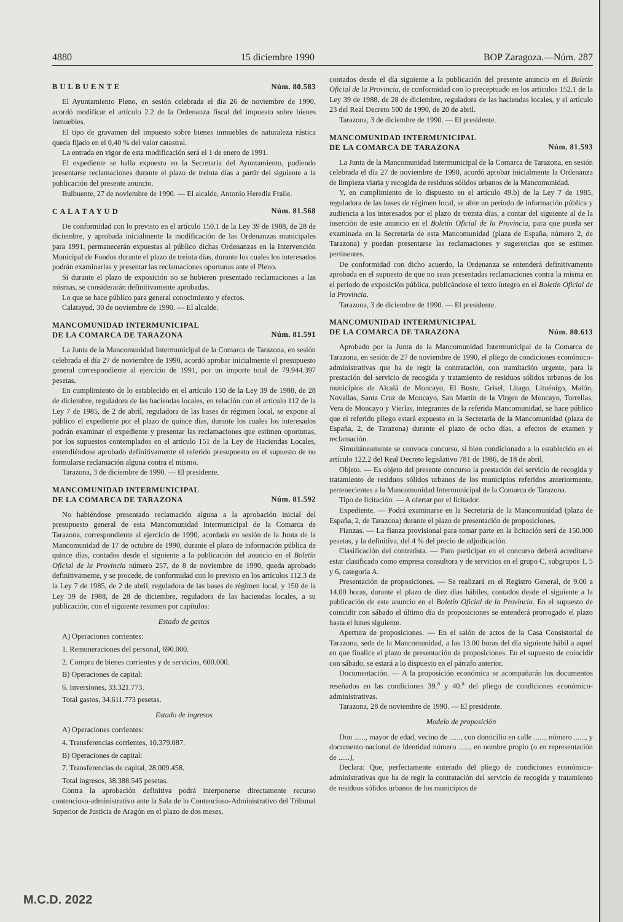4880 15 diciembre 1990 BOP Zaragoza.—Núm. 287
B U L B U E N T E Núm. 80.583
El Ayuntamiento Pleno, en sesión celebrada el día 26 de noviembre de 1990, acordó modificar el artículo 2.2 de la Ordenanza fiscal del impuesto sobre bienes inmuebles.
El tipo de gravamen del impuesto sobre bienes inmuebles de naturaleza rústica queda fijado en el 0,40 % del valor catastral.
La entrada en vigor de esta modificación será el 1 de enero de 1991.
El expediente se halla expuesto en la Secretaría del Ayuntamiento, pudiendo presentarse reclamaciones durante el plazo de treinta días a partir del siguiente a la publicación del presente anuncio.
Bulbuente, 27 de noviembre de 1990. — El alcalde, Antonio Heredia Fraile.
C A L A T A Y U D Núm. 81.568
De conformidad con lo previsto en el artículo 150.1 de la Ley 39 de 1988, de 28 de diciembre, y aprobada inicialmente la modificación de las Ordenanzas municipales para 1991, permanecerán expuestas al público dichas Ordenanzas en la Intervención Municipal de Fondos durante el plazo de treinta días, durante los cuales los interesados podrán examinarlas y presentar las reclamaciones oportunas ante el Pleno.
Si durante el plazo de exposición no se hubieren presentado reclamaciones a las mismas, se considerarán definitivamente aprobadas.
Lo que se hace público para general conocimiento y efectos.
Calatayud, 30 de noviembre de 1990. — El alcalde.
MANCOMUNIDAD INTERMUNICIPAL
DE LA COMARCA DE TARAZONA Núm. 81.591
La Junta de la Mancomunidad Intermunicipal de la Comarca de Tarazona, en sesión celebrada el día 27 de noviembre de 1990, acordó aprobar inicialmente el presupuesto general correspondiente al ejercicio de 1991, por un importe total de 79.944.397 pesetas.
En cumplimiento de lo establecido en el artículo 150 de la Ley 39 de 1988, de 28 de diciembre, reguladora de las haciendas locales, en relación con el artículo 112 de la Ley 7 de 1985, de 2 de abril, reguladora de las bases de régimen local, se expone al público el expediente por el plazo de quince días, durante los cuales los interesados podrán examinar el expediente y presentar las reclamaciones que estimen oportunas, por los supuestos contemplados en el artículo 151 de la Ley de Haciendas Locales, entendiéndose aprobado definitivamente el referido presupuesto en el supuesto de no formularse reclamación alguna contra el mismo.
Tarazona, 3 de diciembre de 1990. — El presidente.
MANCOMUNIDAD INTERMUNICIPAL
DE LA COMARCA DE TARAZONA Núm. 81.592
No habiéndose presentado reclamación alguna a la aprobación inicial del presupuesto general de esta Mancomunidad Intermunicipal de la Comarca de Tarazona, correspondiente al ejercicio de 1990, acordada en sesión de la Junta de la Mancomunidad de 17 de octubre de 1990, durante el plazo de información pública de quince días, contados desde el siguiente a la publicación del anuncio en el Boletín Oficial de la Provincia número 257, de 8 de noviembre de 1990, queda aprobado definitivamente, y se procede, de conformidad con lo previsto en los artículos 112.3 de la Ley 7 de 1985, de 2 de abril, reguladora de las bases de régimen local, y 150 de la Ley 39 de 1988, de 28 de diciembre, reguladora de las haciendas locales, a su publicación, con el siguiente resumen por capítulos:
Estado de gastos
A) Operaciones corrientes:
1. Remuneraciones del personal, 690.000.
2. Compra de bienes corrientes y de servicios, 600.000.
B) Operaciones de capital:
6. Inversiones, 33.321.773.
Total gastos, 34.611.773 pesetas.
Estado de ingresos
A) Operaciones corrientes:
4. Transferencias corrientes, 10.379.087.
B) Operaciones de capital:
7. Transferencias de capital, 28.009.458.
Total ingresos, 38.388.545 pesetas.
Contra la aprobación definitiva podrá interponerse directamente recurso contencioso-administrativo ante la Sala de lo Contencioso-Administrativo del Tribunal Superior de Justicia de Aragón en el plazo de dos meses,
contados desde el día siguiente a la publicación del presente anuncio en el Boletín Oficial de la Provincia, de conformidad con lo preceptuado en los artículos 152.1 de la Ley 39 de 1988, de 28 de diciembre, reguladora de las haciendas locales, y el artículo 23 del Real Decreto 500 de 1990, de 20 de abril.
Tarazona, 3 de diciembre de 1990. — El presidente.
MANCOMUNIDAD INTERMUNICIPAL
DE LA COMARCA DE TARAZONA Núm. 81.593
La Junta de la Mancomunidad Intermunicipal de la Comarca de Tarazona, en sesión celebrada el día 27 de noviembre de 1990, acordó aprobar inicialmente la Ordenanza de limpieza viaria y recogida de residuos sólidos urbanos de la Mancomunidad.
Y, en cumplimiento de lo dispuesto en el artículo 49.b) de la Ley 7 de 1985, reguladora de las bases de régimen local, se abre un período de información pública y audiencia a los interesados por el plazo de treinta días, a contar del siguiente al de la inserción de este anuncio en el Boletín Oficial de la Provincia, para que pueda ser examinada en la Secretaría de esta Mancomunidad (plaza de España, número 2, de Tarazona) y puedan presentarse las reclamaciones y sugerencias que se estimen pertinentes.
De conformidad con dicho acuerdo, la Ordenanza se entenderá definitivamente aprobada en el supuesto de que no sean presentadas reclamaciones contra la misma en el período de exposición pública, publicándose el texto íntegro en el Boletín Oficial de la Provincia.
Tarazona, 3 de diciembre de 1990. — El presidente.
MANCOMUNIDAD INTERMUNICIPAL
DE LA COMARCA DE TARAZONA Núm. 80.613
Aprobado por la Junta de la Mancomunidad Intermunicipal de la Comarca de Tarazona, en sesión de 27 de noviembre de 1990, el pliego de condiciones económico-administrativas que ha de regir la contratación, con tramitación urgente, para la prestación del servicio de recogida y tratamiento de residuos sólidos urbanos de los municipios de Alcalá de Moncayo, El Buste, Grisel, Litago, Lituénigo, Malón, Novallas, Santa Cruz de Moncayo, San Martín de la Virgen de Moncayo, Torrellas, Vera de Moncayo y Vierlas, integrantes de la referida Mancomunidad, se hace público que el referido pliego estará expuesto en la Secretaría de la Mancomunidad (plaza de España, 2, de Tarazona) durante el plazo de ocho días, a efectos de examen y reclamación.
Simultáneamente se convoca concurso, si bien condicionado a lo establecido en el artículo 122.2 del Real Decreto legislativo 781 de 1986, de 18 de abril.
Objeto. — Es objeto del presente concurso la prestación del servicio de recogida y tratamiento de residuos sólidos urbanos de los municipios referidos anteriormente, pertenecientes a la Mancomunidad Intermunicipal de la Comarca de Tarazona.
Tipo de licitación. — A ofertar por el licitador.
Expediente. — Podrá examinarse en la Secretaría de la Mancomunidad (plaza de España, 2, de Tarazona) durante el plazo de presentación de proposiciones.
Fianzas. — La fianza provisional para tomar parte en la licitación será de 150.000 pesetas, y la definitiva, del 4 % del precio de adjudicación.
Clasificación del contratista. — Para participar en el concurso deberá acreditarse estar clasificado como empresa consultora y de servicios en el grupo C, subgrupos 1, 5 y 6, categoría A.
Presentación de proposiciones. — Se realizará en el Registro General, de 9.00 a 14.00 horas, durante el plazo de diez días hábiles, contados desde el siguiente a la publicación de este anuncio en el Boletín Oficial de la Provincia. En el supuesto de coincidir con sábado el último día de proposiciones se entenderá prorrogado el plazo hasta el lunes siguiente.
Apertura de proposiciones. — En el salón de actos de la Casa Consistorial de Tarazona, sede de la Mancomunidad, a las 13.00 horas del día siguiente hábil a aquel en que finalice el plazo de presentación de proposiciones. En el supuesto de coincidir con sábado, se estará a lo dispuesto en el párrafo anterior.
Documentación. — A la proposición económica se acompañarán los documentos reseñados en las condiciones 39.<sup>a</sup> y 40.<sup>a</sup> del pliego de condiciones económico-administrativas.
Tarazona, 28 de noviembre de 1990. — El presidente.
Modelo de proposición
Don ......, mayor de edad, vecino de ......, con domicilio en calle ......, número ......, y documento nacional de identidad número ......, en nombre propio (o en representación de ......),
Declara: Que, perfectamente enterado del pliego de condiciones económico-administrativas que ha de regir la contratación del servicio de recogida y tratamiento de residuos sólidos urbanos de los municipios de
M.C.D. 2022